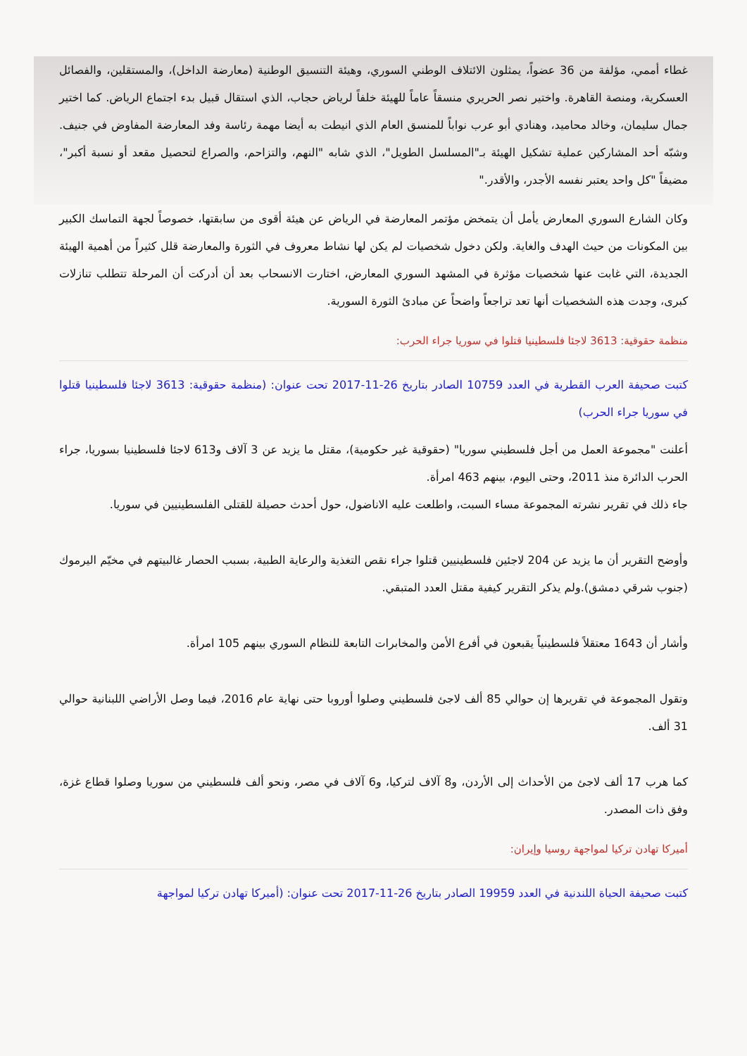غطاء أممي، مؤلفة من 36 عضواً، يمثلون الائتلاف الوطني السوري، وهيئة التنسيق الوطنية (معارضة الداخل)، والمستقلين، والفصائل العسكرية، ومنصة القاهرة. واختير نصر الحريري منسقاً عاماً للهيئة خلفاً لرياض حجاب، الذي استقال قبيل بدء اجتماع الرياض. كما اختير جمال سليمان، وخالد محاميد، وهنادي أبو عرب نواباً للمنسق العام الذي انيطت به أيضا مهمة رئاسة وفد المعارضة المفاوض في جنيف. وشبّه أحد المشاركين عملية تشكيل الهيئة بـ"المسلسل الطويل"، الذي شابه "النهم، والتزاحم، والصراع لتحصيل مقعد أو نسبة أكبر"، مضيفاً "كل واحد يعتبر نفسه الأجدر، والأقدر."
وكان الشارع السوري المعارض يأمل أن يتمخض مؤتمر المعارضة في الرياض عن هيئة أقوى من سابقتها، خصوصاً لجهة التماسك الكبير بين المكونات من حيث الهدف والغاية. ولكن دخول شخصيات لم يكن لها نشاط معروف في الثورة والمعارضة قلل كثيراً من أهمية الهيئة الجديدة، التي غابت عنها شخصيات مؤثرة في المشهد السوري المعارض، اختارت الانسحاب بعد أن أدركت أن المرحلة تتطلب تنازلات كبرى، وجدت هذه الشخصيات أنها تعد تراجعاً واضحاً عن مبادئ الثورة السورية.
منظمة حقوقية: 3613 لاجئا فلسطينيا قتلوا في سوريا جراء الحرب:
كتبت صحيفة العرب القطرية في العدد 10759 الصادر بتاريخ 26-11-2017 تحت عنوان: (منظمة حقوقية: 3613 لاجئا فلسطينيا قتلوا في سوريا جراء الحرب)
أعلنت "مجموعة العمل من أجل فلسطيني سوريا" (حقوقية غير حكومية)، مقتل ما يزيد عن 3 آلاف و613 لاجئا فلسطينيا بسوريا، جراء الحرب الدائرة منذ 2011، وحتى اليوم، بينهم 463 امرأة.
جاء ذلك في تقرير نشرته المجموعة مساء السبت، واطلعت عليه الاناضول، حول أحدث حصيلة للقتلى الفلسطينيين في سوريا.
وأوضح التقرير أن ما يزيد عن 204 لاجئين فلسطينيين قتلوا جراء نقص التغذية والرعاية الطبية، بسبب الحصار غالبيتهم في مخيّم اليرموك (جنوب شرقي دمشق).ولم يذكر التقرير كيفية مقتل العدد المتبقي.
وأشار أن 1643 معتقلاً فلسطينياً يقبعون في أفرع الأمن والمخابرات التابعة للنظام السوري بينهم 105 امرأة.
وتقول المجموعة في تقريرها إن حوالي 85 ألف لاجئ فلسطيني وصلوا أوروبا حتى نهاية عام 2016، فيما وصل الأراضي اللبنانية حوالي 31 ألف.
كما هرب 17 ألف لاجئ من الأحداث إلى الأردن، و8 آلاف لتركيا، و6 آلاف في مصر، ونحو ألف فلسطيني من سوريا وصلوا قطاع غزة، وفق ذات المصدر.
أميركا تهادن تركيا لمواجهة روسيا وإيران:
كتبت صحيفة الحياة اللندنية في العدد 19959 الصادر بتاريخ 26-11-2017 تحت عنوان: (أميركا تهادن تركيا لمواجهة